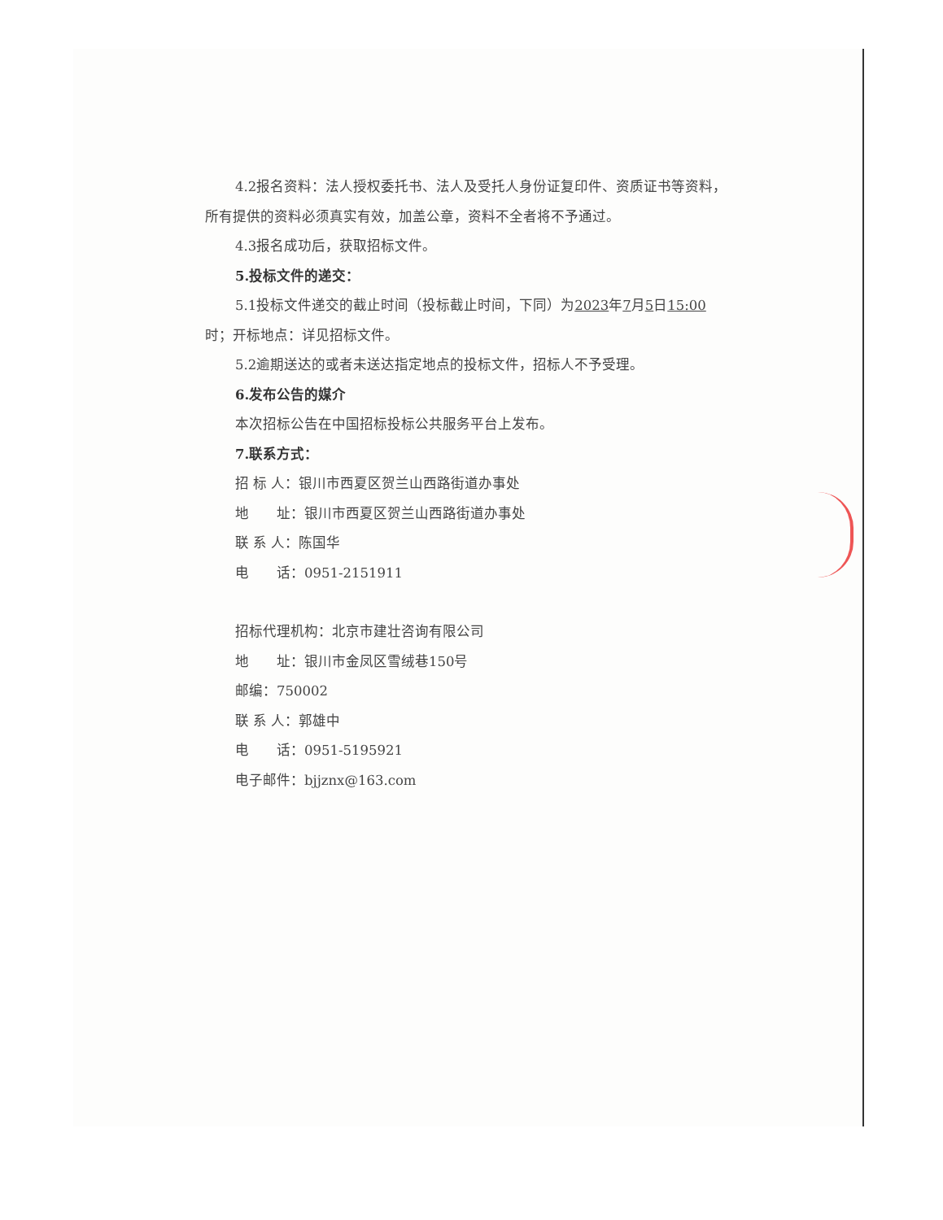4.2报名资料：法人授权委托书、法人及受托人身份证复印件、资质证书等资料，所有提供的资料必须真实有效，加盖公章，资料不全者将不予通过。
4.3报名成功后，获取招标文件。
5.投标文件的递交：
5.1投标文件递交的截止时间（投标截止时间，下同）为2023年7月5日15:00时；开标地点：详见招标文件。
5.2逾期送达的或者未送达指定地点的投标文件，招标人不予受理。
6.发布公告的媒介
本次招标公告在中国招标投标公共服务平台上发布。
7.联系方式：
招 标 人：银川市西夏区贺兰山西路街道办事处
地　　址：银川市西夏区贺兰山西路街道办事处
联 系 人：陈国华
电　　话：0951-2151911
招标代理机构：北京市建壮咨询有限公司
地　　址：银川市金凤区雪绒巷150号
邮编：750002
联 系 人：郭雄中
电　　话：0951-5195921
电子邮件：bjjznx@163.com